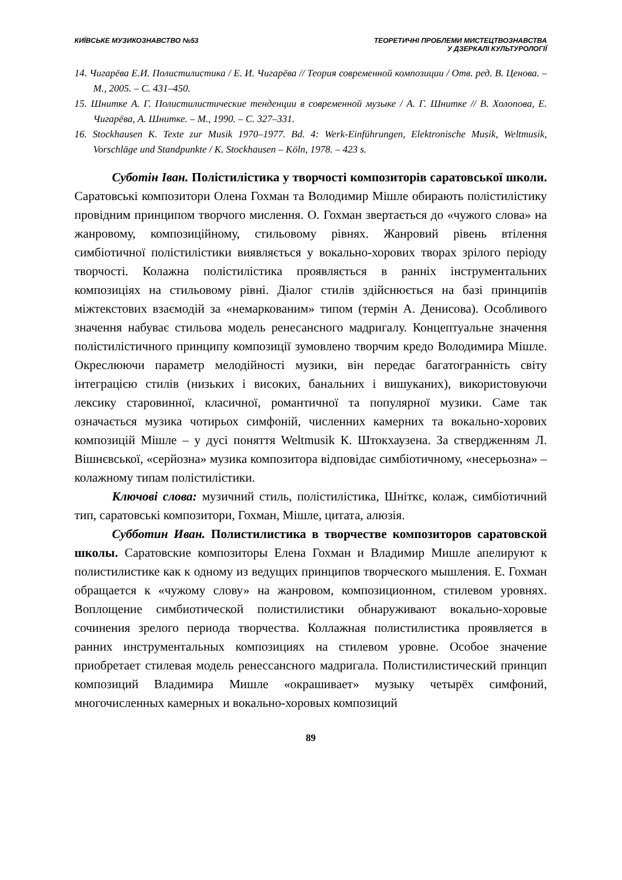КИЇВСЬКЕ МУЗИКОЗНАВСТВО №53 ТЕОРЕТИЧНІ ПРОБЛЕМИ МИСТЕЦТВОЗНАВСТВА
У ДЗЕРКАЛІ КУЛЬТУРОЛОГІЇ
14. Чигарёва Е.И. Полистилистика / Е. И. Чигарёва // Теория современной композиции / Отв. ред. В. Ценова. – М., 2005. – С. 431–450.
15. Шнитке А. Г. Полистилистические тенденции в современной музыке / А. Г. Шнитке // В. Холопова, Е. Чигарёва, А. Шнитке. – М., 1990. – С. 327–331.
16. Stockhausen K. Texte zur Musik 1970–1977. Bd. 4: Werk-Einführungen, Elektronische Musik, Weltmusik, Vorschläge und Standpunkte / K. Stockhausen – Köln, 1978. – 423 s.
Суботін Іван. Полістилістика у творчості композиторів саратовської школи. Саратовські композитори Олена Гохман та Володимир Мішле обирають полістилістику провідним принципом творчого мислення. О. Гохман звертається до «чужого слова» на жанровому, композиційному, стильовому рівнях. Жанровий рівень втілення симбіотичної полістилістики виявляється у вокально-хорових творах зрілого періоду творчості. Колажна полістилістика проявляється в ранніх інструментальних композиціях на стильовому рівні. Діалог стилів здійснюється на базі принципів міжтекстових взаємодій за «немаркованим» типом (термін А. Денисова). Особливого значення набуває стильова модель ренесансного мадригалу. Концептуальне значення полістилістичного принципу композиції зумовлено творчим кредо Володимира Мішле. Окреслюючи параметр мелодійності музики, він передає багатогранність світу інтеграцією стилів (низьких і високих, банальних і вишуканих), використовуючи лексику старовинної, класичної, романтичної та популярної музики. Саме так означається музика чотирьох симфоній, численних камерних та вокально-хорових композицій Мішле – у дусі поняття Weltmusik К. Штокхаузена. За ствердженням Л. Вішнєвської, «серйозна» музика композитора відповідає симбіотичному, «несерьозна» – колажному типам полістилістики.
Ключові слова: музичний стиль, полістилістика, Шніткє, колаж, симбіотичний тип, саратовські композитори, Гохман, Мішле, цитата, алюзія.
Субботин Иван. Полистилистика в творчестве композиторов саратовской школы. Саратовские композиторы Елена Гохман и Владимир Мишле апелируют к полистилистике как к одному из ведущих принципов творческого мышления. Е. Гохман обращается к «чужому слову» на жанровом, композиционном, стилевом уровнях. Воплощение симбиотической полистилистики обнаруживают вокально-хоровые сочинения зрелого периода творчества. Коллажная полистилистика проявляется в ранних инструментальных композициях на стилевом уровне. Особое значение приобретает стилевая модель ренессансного мадригала. Полистилистический принцип композиций Владимира Мишле «окрашивает» музыку четырёх симфоний, многочисленных камерных и вокально-хоровых композиций
89